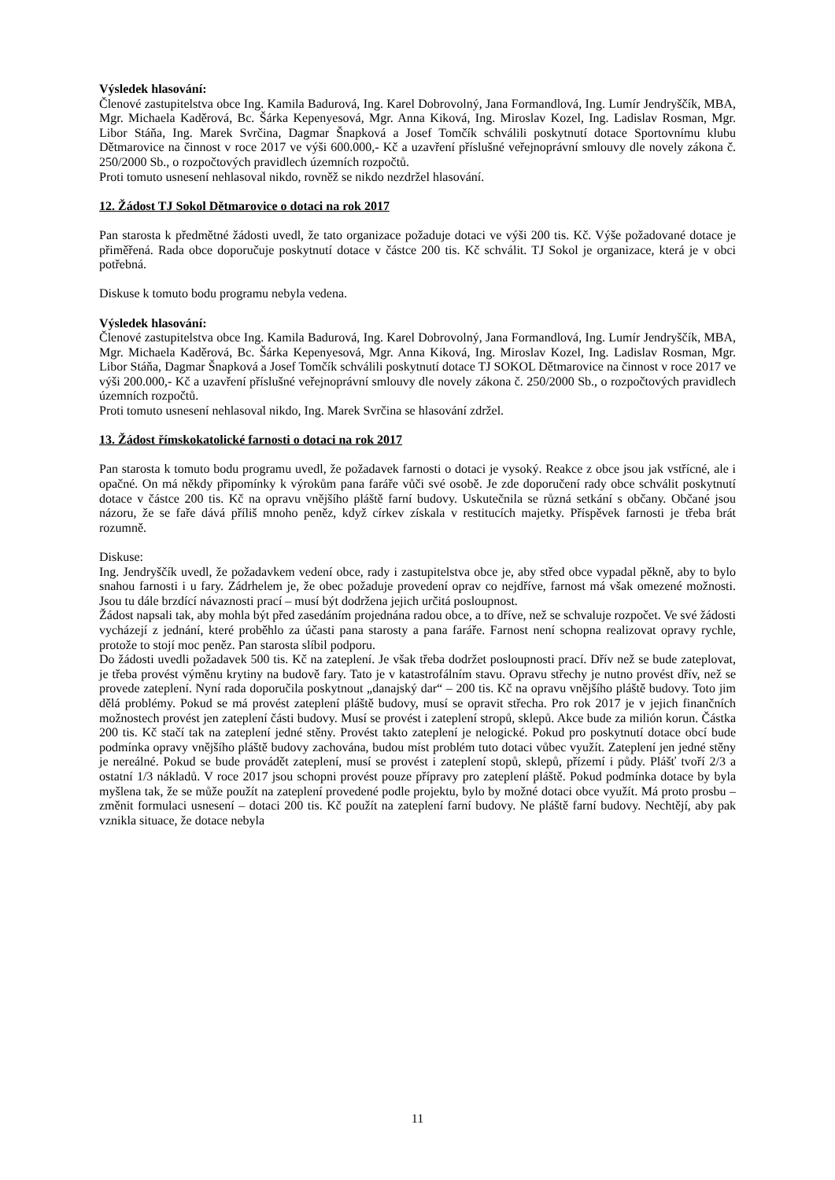Výsledek hlasování:
Členové zastupitelstva obce Ing. Kamila Badurová, Ing. Karel Dobrovolný, Jana Formandlová, Ing. Lumír Jendryščík, MBA, Mgr. Michaela Kaděrová, Bc. Šárka Kepenyesová, Mgr. Anna Kiková, Ing. Miroslav Kozel, Ing. Ladislav Rosman, Mgr. Libor Stáňa, Ing. Marek Svrčina, Dagmar Šnapková a Josef Tomčík schválili poskytnutí dotace Sportovnímu klubu Dětmarovice na činnost v roce 2017 ve výši 600.000,- Kč a uzavření příslušné veřejnoprávní smlouvy dle novely zákona č. 250/2000 Sb., o rozpočtových pravidlech územních rozpočtů.
Proti tomuto usnesení nehlasoval nikdo, rovněž se nikdo nezdržel hlasování.
12. Žádost TJ Sokol Dětmarovice o dotaci na rok 2017
Pan starosta k předmětné žádosti uvedl, že tato organizace požaduje dotaci ve výši 200 tis. Kč. Výše požadované dotace je přiměřená. Rada obce doporučuje poskytnutí dotace v částce 200 tis. Kč schválit. TJ Sokol je organizace, která je v obci potřebná.
Diskuse k tomuto bodu programu nebyla vedena.
Výsledek hlasování:
Členové zastupitelstva obce Ing. Kamila Badurová, Ing. Karel Dobrovolný, Jana Formandlová, Ing. Lumír Jendryščík, MBA, Mgr. Michaela Kaděrová, Bc. Šárka Kepenyesová, Mgr. Anna Kiková, Ing. Miroslav Kozel, Ing. Ladislav Rosman, Mgr. Libor Stáňa, Dagmar Šnapková a Josef Tomčík schválili poskytnutí dotace TJ SOKOL Dětmarovice na činnost v roce 2017 ve výši 200.000,- Kč a uzavření příslušné veřejnoprávní smlouvy dle novely zákona č. 250/2000 Sb., o rozpočtových pravidlech územních rozpočtů.
Proti tomuto usnesení nehlasoval nikdo, Ing. Marek Svrčina se hlasování zdržel.
13. Žádost římskokatolické farnosti o dotaci na rok 2017
Pan starosta k tomuto bodu programu uvedl, že požadavek farnosti o dotaci je vysoký. Reakce z obce jsou jak vstřícné, ale i opačné. On má někdy připomínky k výrokům pana faráře vůči své osobě. Je zde doporučení rady obce schválit poskytnutí dotace v částce 200 tis. Kč na opravu vnějšího pláště farní budovy. Uskutečnila se různá setkání s občany. Občané jsou názoru, že se faře dává příliš mnoho peněz, když církev získala v restitucích majetky. Příspěvek farnosti je třeba brát rozumně.
Diskuse:
Ing. Jendryščík uvedl, že požadavkem vedení obce, rady i zastupitelstva obce je, aby střed obce vypadal pěkně, aby to bylo snahou farnosti i u fary. Zádrhelem je, že obec požaduje provedení oprav co nejdříve, farnost má však omezené možnosti. Jsou tu dále brzdící návaznosti prací – musí být dodržena jejich určitá posloupnost.
Žádost napsali tak, aby mohla být před zasedáním projednána radou obce, a to dříve, než se schvaluje rozpočet. Ve své žádosti vycházejí z jednání, které proběhlo za účasti pana starosty a pana faráře. Farnost není schopna realizovat opravy rychle, protože to stojí moc peněz. Pan starosta slíbil podporu.
Do žádosti uvedli požadavek 500 tis. Kč na zateplení. Je však třeba dodržet posloupnosti prací. Dřív než se bude zateplovat, je třeba provést výměnu krytiny na budově fary. Tato je v katastrofálním stavu. Opravu střechy je nutno provést dřív, než se provede zateplení. Nyní rada doporučila poskytnout „danajský dar“ – 200 tis. Kč na opravu vnějšího pláště budovy. Toto jim dělá problémy. Pokud se má provést zateplení pláště budovy, musí se opravit střecha. Pro rok 2017 je v jejich finančních možnostech provést jen zateplení části budovy. Musí se provést i zateplení stropů, sklepů. Akce bude za milión korun. Částka 200 tis. Kč stačí tak na zateplení jedné stěny. Provést takto zateplení je nelogické. Pokud pro poskytnutí dotace obcí bude podmínka opravy vnějšího pláště budovy zachována, budou míst problém tuto dotaci vůbec využít. Zateplení jen jedné stěny je nereálné. Pokud se bude provádět zateplení, musí se provést i zateplení stopů, sklepů, přízemí i půdy. Plášť tvoří 2/3 a ostatní 1/3 nákladů. V roce 2017 jsou schopni provést pouze přípravy pro zateplení pláště. Pokud podmínka dotace by byla myšlena tak, že se může použít na zateplení provedené podle projektu, bylo by možné dotaci obce využít. Má proto prosbu – změnit formulaci usnesení – dotaci 200 tis. Kč použít na zateplení farní budovy. Ne pláště farní budovy. Nechtějí, aby pak vznikla situace, že dotace nebyla
11